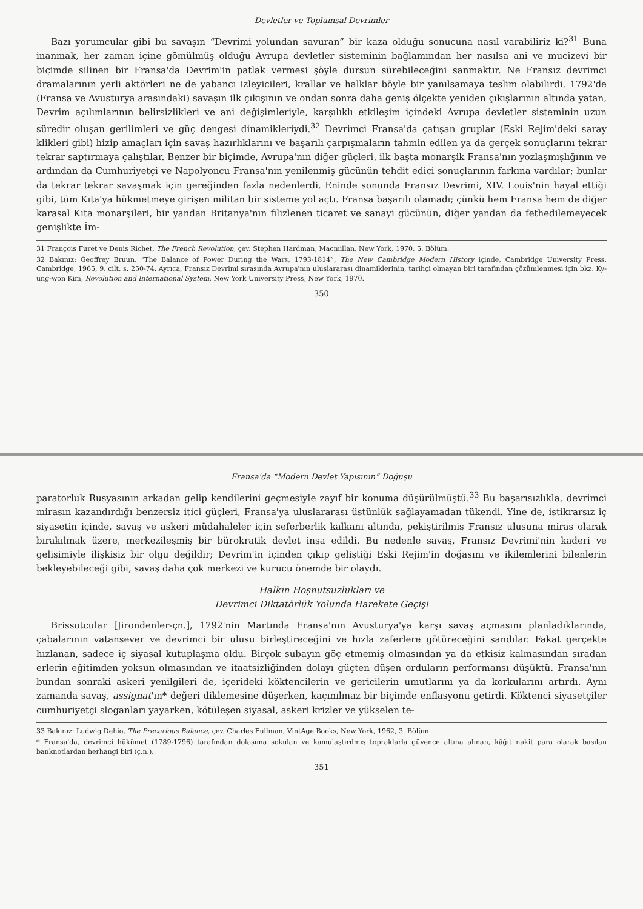Devletler ve Toplumsal Devrimler
Bazı yorumcular gibi bu savaşın “Devrimi yolundan savuran” bir kaza olduğu sonucuna nasıl varabiliriz ki?<sup>31</sup> Buna inanmak, her zaman içine gömülmüş olduğu Avrupa devletler sisteminin bağlamından her nasılsa ani ve mucizevi bir biçimde silinen bir Fransa'da Devrim'in patlak vermesi şöyle dursun sürebileceğini sanmaktır. Ne Fransız devrimci dramalarının yerli aktörleri ne de yabancı izleyicileri, krallar ve halklar böyle bir yanılsamaya teslim olabilirdi. 1792'de (Fransa ve Avusturya arasındaki) savaşın ilk çıkışının ve ondan sonra daha geniş ölçekte yeniden çıkışlarının altında yatan, Devrim açılımlarının belirsizlikleri ve ani değişimleriyle, karşılıklı etkileşim içindeki Avrupa devletler sisteminin uzun süredir oluşan gerilimleri ve güç dengesi dinamikleriydi.<sup>32</sup> Devrimci Fransa'da çatışan gruplar (Eski Rejim'deki saray klikleri gibi) hizip amaçları için savaş hazırlıklarını ve başarılı çarpışmaların tahmin edilen ya da gerçek sonuçlarını tekrar tekrar saptırmaya çalıştılar. Benzer bir biçimde, Avrupa'nın diğer güçleri, ilk başta monarşik Fransa'nın yozlaşmışlığının ve ardından da Cumhuriyetçi ve Napolyoncu Fransa'nın yenilenmiş gücünün tehdit edici sonuçlarının farkına vardılar; bunlar da tekrar tekrar savaşmak için gereğinden fazla nedenlerdi. Eninde sonunda Fransız Devrimi, XIV. Louis'nin hayal ettiği gibi, tüm Kıta'ya hükmetmeye girişen militan bir sisteme yol açtı. Fransa başarılı olamadı; çünkü hem Fransa hem de diğer karasal Kıta monarşileri, bir yandan Britanya'nın filizlenen ticaret ve sanayi gücünün, diğer yandan da fethedilemeyecek genişlikte İm-
31 François Furet ve Denis Richet, The French Revolution, çev. Stephen Hardman, Macmillan, New York, 1970, 5. Bölüm.
32 Bakınız: Geoffrey Bruun, “The Balance of Power During the Wars, 1793-1814”, The New Cambridge Modern History içinde, Cambridge University Press, Cambridge, 1965, 9. cilt, s. 250-74. Ayrıca, Fransız Devrimi sırasında Avrupa'nın uluslararası dinamiklerinin, tarihçi olmayan biri tarafından çözümlenmesi için bkz. Ky-ung-won Kim, Revolution and International System, New York University Press, New York, 1970.
350
Fransa'da “Modern Devlet Yapısının” Doğuşu
paratorluk Rusyasının arkadan gelip kendilerini geçmesiyle zayıf bir konuma düşürülmüştü.<sup>33</sup> Bu başarısızlıkla, devrimci mirasın kazandırdığı benzersiz itici güçleri, Fransa'ya uluslararası üstünlük sağlayamadan tükendi. Yine de, istikrarsız iç siyasetin içinde, savaş ve askeri müdahaleler için seferberlik kalkanı altında, pekiştirilmiş Fransız ulusuna miras olarak bırakılmak üzere, merkezileşmiş bir bürokratik devlet inşa edildi. Bu nedenle savaş, Fransız Devrimi'nin kaderi ve gelişimiyle ilişkisiz bir olgu değildir; Devrim'in içinden çıkıp geliştiği Eski Rejim'in doğasını ve ikilemlerini bilenlerin bekleyebileceği gibi, savaş daha çok merkezi ve kurucu önemde bir olaydı.
Halkın Hoşnutsuzlukları ve
Devrimci Diktatörlük Yolunda Harekete Geçişi
Brissotcular [Jirondenler-çn.], 1792'nin Martında Fransa'nın Avusturya'ya karşı savaş açmasını planladıklarında, çabalarının vatansever ve devrimci bir ulusu birleştireceğini ve hızla zaferlere götüreceğini sandılar. Fakat gerçekte hızlanan, sadece iç siyasal kutuplaşma oldu. Birçok subayın göç etmemiş olmasından ya da etkisiz kalmasından sıradan erlerin eğitimden yoksun olmasından ve itaatsizliğinden dolayı güçten düşen orduların performansı düşüktü. Fransa'nın bundan sonraki askeri yenilgileri de, içerideki köktencilerin ve gericilerin umutlarını ya da korkularını artırdı. Aynı zamanda savaş, assignat'ın* değeri diklemesine düşerken, kaçınılmaz bir biçimde enflasyonu getirdi. Köktenci siyasetçiler cumhuriyetçi sloganları yayarken, kötüleşen siyasal, askeri krizler ve yükselen te-
33 Bakınız: Ludwig Dehio, The Precarious Balance, çev. Charles Fullman, VintAge Books, New York, 1962, 3. Bölüm.
* Fransa'da, devrimci hükümet (1789-1796) tarafından dolaşıma sokulan ve kamulaştırılmış topraklarla güvence altına alınan, kâğıt nakit para olarak basılan banknotlardan herhangi biri (ç.n.).
351